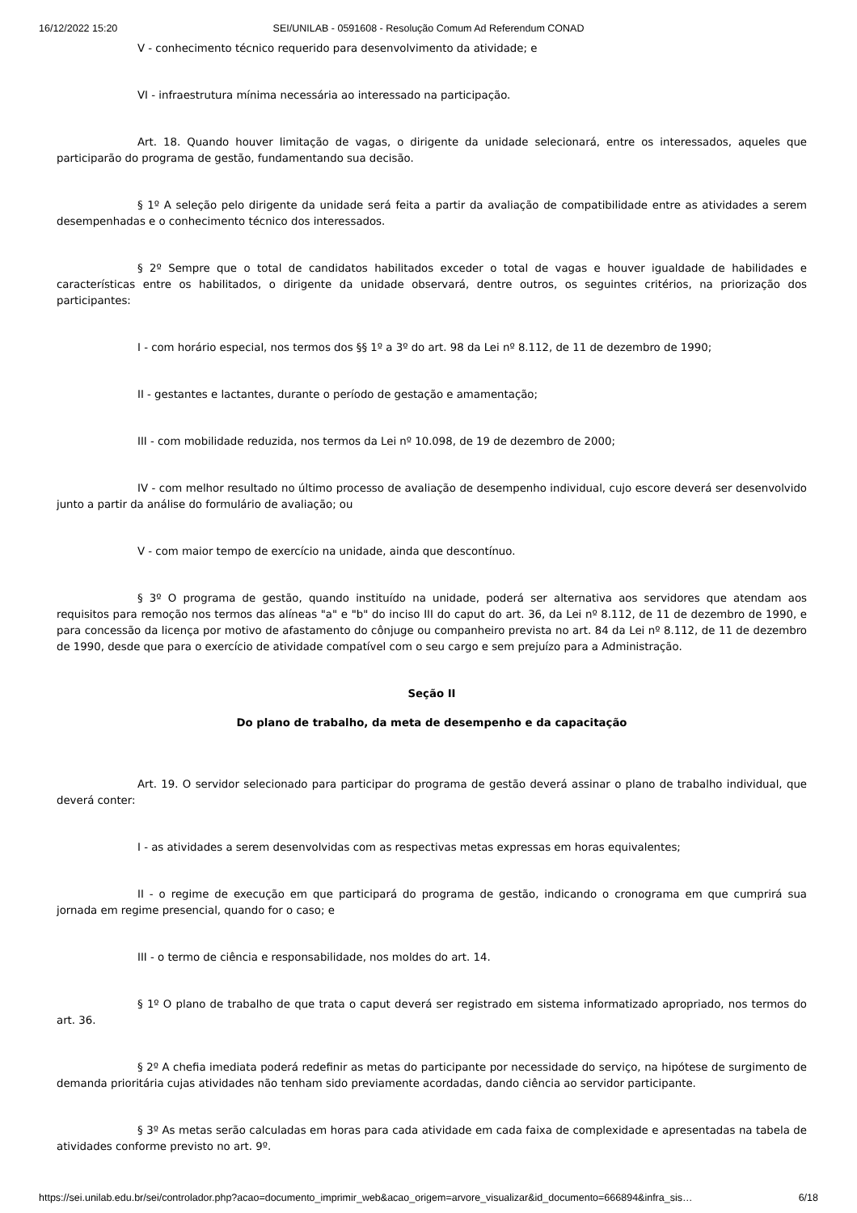16/12/2022 15:20 SEI/UNILAB - 0591608 - Resolução Comum Ad Referendum CONAD
V - conhecimento técnico requerido para desenvolvimento da atividade; e
VI - infraestrutura mínima necessária ao interessado na participação.
Art. 18. Quando houver limitação de vagas, o dirigente da unidade selecionará, entre os interessados, aqueles que participarão do programa de gestão, fundamentando sua decisão.
§ 1º A seleção pelo dirigente da unidade será feita a partir da avaliação de compatibilidade entre as atividades a serem desempenhadas e o conhecimento técnico dos interessados.
§ 2º Sempre que o total de candidatos habilitados exceder o total de vagas e houver igualdade de habilidades e características entre os habilitados, o dirigente da unidade observará, dentre outros, os seguintes critérios, na priorização dos participantes:
I - com horário especial, nos termos dos §§ 1º a 3º do art. 98 da Lei nº 8.112, de 11 de dezembro de 1990;
II - gestantes e lactantes, durante o período de gestação e amamentação;
III - com mobilidade reduzida, nos termos da Lei nº 10.098, de 19 de dezembro de 2000;
IV - com melhor resultado no último processo de avaliação de desempenho individual, cujo escore deverá ser desenvolvido junto a partir da análise do formulário de avaliação; ou
V - com maior tempo de exercício na unidade, ainda que descontínuo.
§ 3º O programa de gestão, quando instituído na unidade, poderá ser alternativa aos servidores que atendam aos requisitos para remoção nos termos das alíneas "a" e "b" do inciso III do caput do art. 36, da Lei nº 8.112, de 11 de dezembro de 1990, e para concessão da licença por motivo de afastamento do cônjuge ou companheiro prevista no art. 84 da Lei nº 8.112, de 11 de dezembro de 1990, desde que para o exercício de atividade compatível com o seu cargo e sem prejuízo para a Administração.
Seção II
Do plano de trabalho, da meta de desempenho e da capacitação
Art. 19. O servidor selecionado para participar do programa de gestão deverá assinar o plano de trabalho individual, que deverá conter:
I - as atividades a serem desenvolvidas com as respectivas metas expressas em horas equivalentes;
II - o regime de execução em que participará do programa de gestão, indicando o cronograma em que cumprirá sua jornada em regime presencial, quando for o caso; e
III - o termo de ciência e responsabilidade, nos moldes do art. 14.
§ 1º O plano de trabalho de que trata o caput deverá ser registrado em sistema informatizado apropriado, nos termos do art. 36.
§ 2º A chefia imediata poderá redefinir as metas do participante por necessidade do serviço, na hipótese de surgimento de demanda prioritária cujas atividades não tenham sido previamente acordadas, dando ciência ao servidor participante.
§ 3º As metas serão calculadas em horas para cada atividade em cada faixa de complexidade e apresentadas na tabela de atividades conforme previsto no art. 9º.
https://sei.unilab.edu.br/sei/controlador.php?acao=documento_imprimir_web&acao_origem=arvore_visualizar&id_documento=666894&infra_sis… 6/18